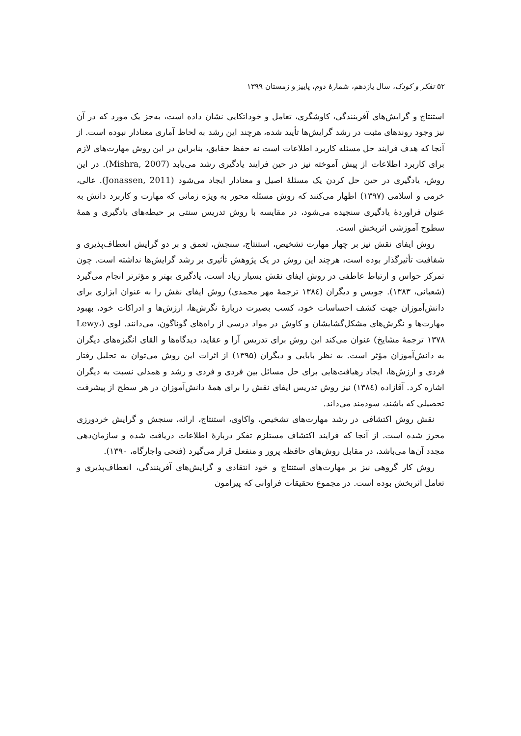۵۲ تفکر و کودک، سال یازدهم، شمارهٔ دوم، پاییز و زمستان ۱۳۹۹
استنتاج و گرایش‌های آفرینندگی، کاوشگری، تعامل و خوداتکایی نشان داده است، به‌جز یک مورد که در آن نیز وجود روندهای مثبت در رشد گرایش‌ها تأیید شده، هرچند این رشد به لحاظ آماری معنادار نبوده است. از آنجا که هدف فرایند حل مسئله کاربرد اطلاعات است نه حفظ حقایق، بنابراین در این روش مهارت‌های لازم برای کاربرد اطلاعات از پیش آموخته نیز در حین فرایند یادگیری رشد می‌یابد (Mishra, 2007). در این روش، یادگیری در حین حل کردن یک مسئلهٔ اصیل و معنادار ایجاد می‌شود (Jonassen, 2011). عالی، خرمی و اسلامی (۱۳۹۷) اظهار می‌کنند که روش مسئله محور به ویژه زمانی که مهارت و کاربرد دانش به عنوان فراوردهٔ یادگیری سنجیده می‌شود، در مقایسه با روش تدریس سنتی بر حیطه‌های یادگیری و همهٔ سطوح آموزشی اثربخش است.
روش ایفای نقش نیز بر چهار مهارت تشخیص، استنتاج، سنجش، تعمق و بر دو گرایش انعطاف‌پذیری و شفافیت تأثیرگذار بوده است، هرچند این روش در یک پژوهش تأثیری بر رشد گرایش‌ها نداشته است. چون تمرکز حواس و ارتباط عاطفی در روش ایفای نقش بسیار زیاد است، یادگیری بهتر و مؤثرتر انجام می‌گیرد (شعبانی، ۱۳۸۳). جویس و دیگران (۱۳۸٤ ترجمهٔ مهر محمدی) روش ایفای نقش را به عنوان ابزاری برای دانش‌آموزان جهت کشف احساسات خود، کسب بصیرت دربارهٔ نگرش‌ها، ارزش‌ها و ادراکات خود، بهبود مهارت‌ها و نگرش‌های مشکل‌گشایشان و کاوش در مواد درسی از راه‌های گوناگون، می‌دانند. لوی (Lewy، ۱۳۷۸ ترجمهٔ مشایخ) عنوان می‌کند این روش برای تدریس آرا و عقاید، دیدگاه‌ها و القای انگیزه‌های دیگران به دانش‌آموزان مؤثر است. به نظر بابایی و دیگران (۱۳۹۵) از اثرات این روش می‌توان به تحلیل رفتار فردی و ارزش‌ها، ایجاد رهیافت‌هایی برای حل مسائل بین فردی و فردی و رشد و همدلی نسبت به دیگران اشاره کرد. آقازاده (۱۳۸٤) نیز روش تدریس ایفای نقش را برای همهٔ دانش‌آموزان در هر سطح از پیشرفت تحصیلی که باشند، سودمند می‌داند.
نقش روش اکتشافی در رشد مهارت‌های تشخیص، واکاوی، استنتاج، ارائه، سنجش و گرایش خردورزی محرز شده است. از آنجا که فرایند اکتشاف مستلزم تفکر دربارهٔ اطلاعات دریافت شده و سازمان‌دهی مجدد آن‌ها می‌باشد، در مقابل روش‌های حافظه پرور و منفعل قرار می‌گیرد (فتحی واجارگاه، ۱۳۹۰).
روش کار گروهی نیز بر مهارت‌های استنتاج و خود انتقادی و گرایش‌های آفرینندگی، انعطاف‌پذیری و تعامل اثربخش بوده است. در مجموع تحقیقات فراوانی که پیرامون